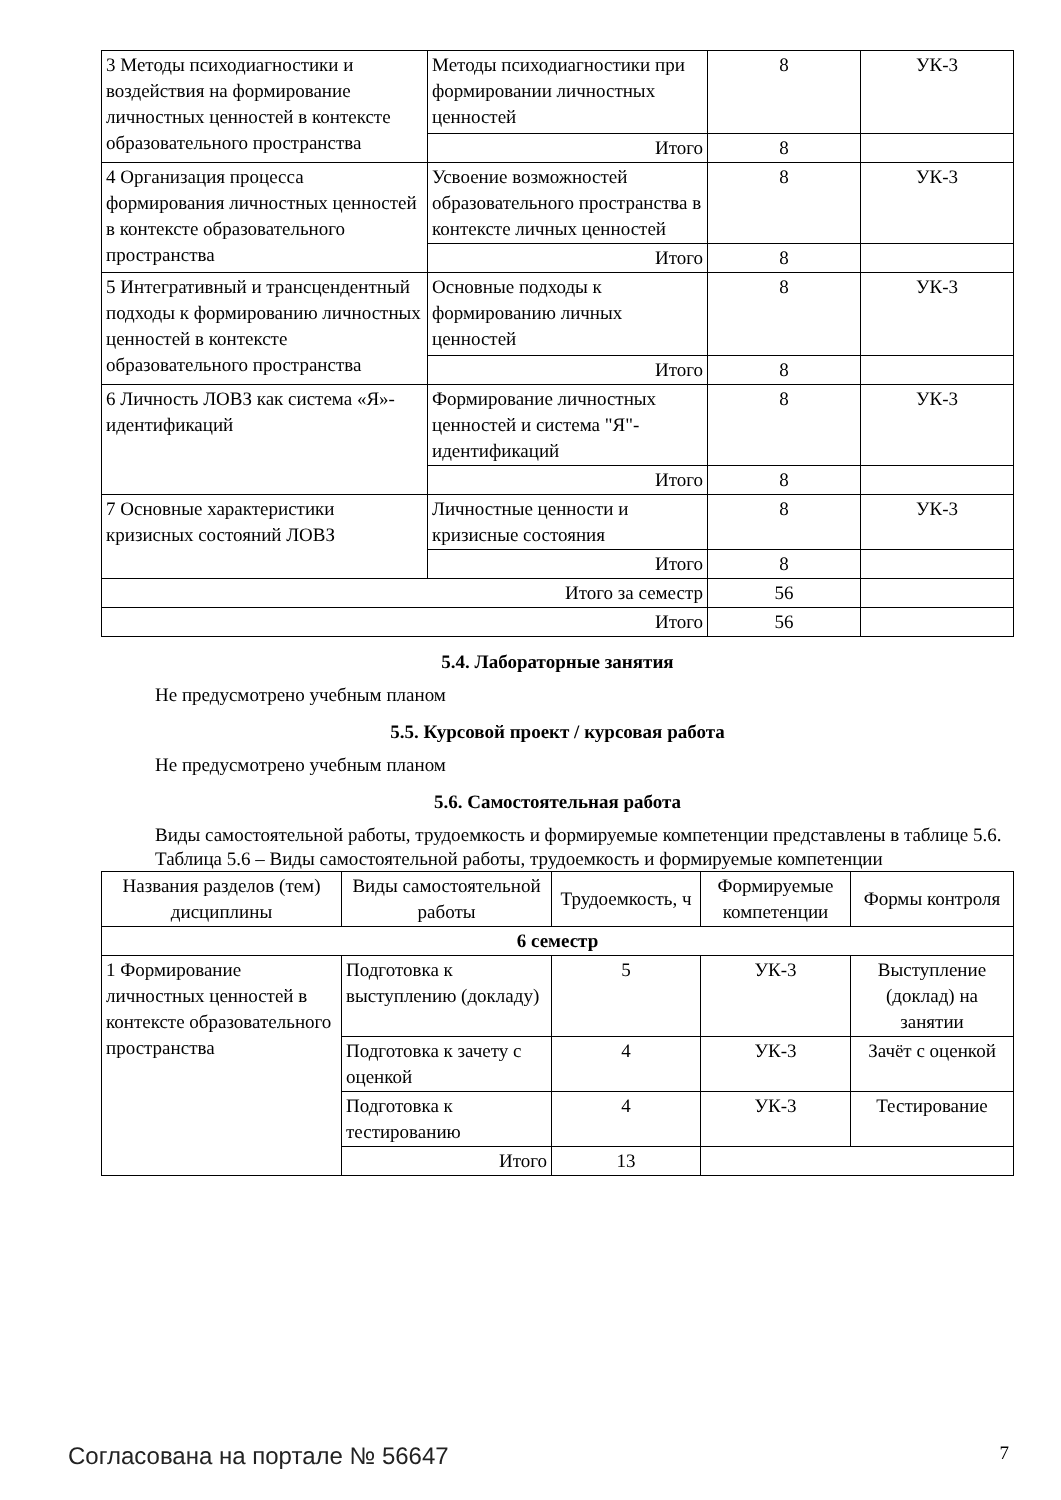| 3 Методы психодиагностики и воздействия на формирование личностных ценностей в контексте образовательного пространства | Методы психодиагностики при формировании личностных ценностей | 8 | УК-3 |
| | Итого | 8 | |
| 4 Организация процесса формирования личностных ценностей в контексте образовательного пространства | Усвоение возможностей образовательного пространства в контексте личных ценностей | 8 | УК-3 |
| | Итого | 8 | |
| 5 Интегративный и трансцендентный подходы к формированию личностных ценностей в контексте образовательного пространства | Основные подходы к формированию личных ценностей | 8 | УК-3 |
| | Итого | 8 | |
| 6 Личность ЛОВЗ как система «Я»-идентификаций | Формирование личностных ценностей и система "Я"-идентификаций | 8 | УК-3 |
| | Итого | 8 | |
| 7 Основные характеристики кризисных состояний ЛОВЗ | Личностные ценности и кризисные состояния | 8 | УК-3 |
| | Итого | 8 | |
| Итого за семестр | | 56 | |
| Итого | | 56 | |
5.4. Лабораторные занятия
Не предусмотрено учебным планом
5.5. Курсовой проект / курсовая работа
Не предусмотрено учебным планом
5.6. Самостоятельная работа
Виды самостоятельной работы, трудоемкость и формируемые компетенции представлены в таблице 5.6.
Таблица 5.6 – Виды самостоятельной работы, трудоемкость и формируемые компетенции
| Названия разделов (тем) дисциплины | Виды самостоятельной работы | Трудоемкость, ч | Формируемые компетенции | Формы контроля |
| --- | --- | --- | --- | --- |
| 6 семестр | | | | |
| 1 Формирование личностных ценностей в контексте образовательного пространства | Подготовка к выступлению (докладу) | 5 | УК-3 | Выступление (доклад) на занятии |
| | Подготовка к зачету с оценкой | 4 | УК-3 | Зачёт с оценкой |
| | Подготовка к тестированию | 4 | УК-3 | Тестирование |
| | Итого | 13 | | |
Согласована на портале № 56647 7